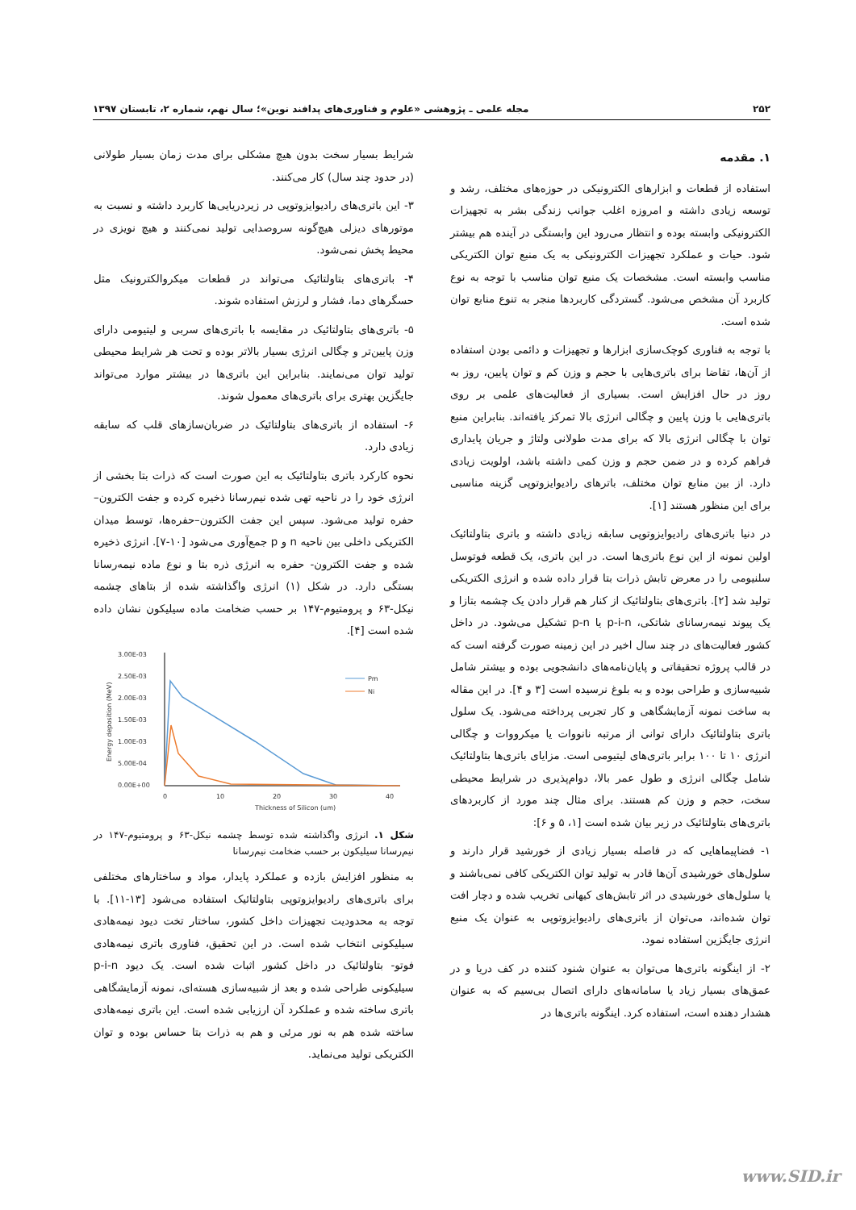۲۵۲ مجله علمی ـ پژوهشی «علوم و فناوری‌های پدافند نوین»؛ سال نهم، شماره ۲، تابستان ۱۳۹۷
۱. مقدمه
استفاده از قطعات و ابزارهای الکترونیکی در حوزه‌های مختلف، رشد و توسعه زیادی داشته و امروزه اغلب جوانب زندگی بشر به تجهیزات الکترونیکی وابسته بوده و انتظار می‌رود این وابستگی در آینده هم بیشتر شود. حیات و عملکرد تجهیزات الکترونیکی به یک منبع توان الکتریکی مناسب وابسته است. مشخصات یک منبع توان مناسب با توجه به نوع کاربرد آن مشخص می‌شود. گستردگی کاربردها منجر به تنوع منابع توان شده است.
با توجه به فناوری کوچک‌سازی ابزارها و تجهیزات و دائمی بودن استفاده از آن‌ها، تقاضا برای باتری‌هایی با حجم و وزن کم و توان پایین، روز به روز در حال افزایش است. بسیاری از فعالیت‌های علمی بر روی باتری‌هایی با وزن پایین و چگالی انرژی بالا تمرکز یافته‌اند. بنابراین منبع توان با چگالی انرژی بالا که برای مدت طولانی ولتاژ و جریان پایداری فراهم کرده و در ضمن حجم و وزن کمی داشته باشد، اولویت زیادی دارد. از بین منابع توان مختلف، باترهای رادیوایزوتوپی گزینه مناسبی برای این منظور هستند [۱].
در دنیا باتری‌های رادیوایزوتوپی سابقه زیادی داشته و باتری بتاولتائیک اولین نمونه از این نوع باتری‌ها است. در این باتری، یک قطعه فوتوسل سلنیومی را در معرض تابش ذرات بتا قرار داده شده و انرژی الکتریکی تولید شد [۲]. باتری‌های بتاولتائیک از کنار هم قرار دادن یک چشمه بتازا و یک پیوند نیمه‌رسانای شاتکی، p-i-n یا p-n تشکیل می‌شود. در داخل کشور فعالیت‌های در چند سال اخیر در این زمینه صورت گرفته است که در قالب پروژه تحقیقاتی و پایان‌نامه‌های دانشجویی بوده و بیشتر شامل شبیه‌سازی و طراحی بوده و به بلوغ نرسیده است [۳ و ۴]. در این مقاله به ساخت نمونه آزمایشگاهی و کار تجربی پرداخته می‌شود. یک سلول باتری بتاولتائیک دارای توانی از مرتبه نانووات یا میکرووات و چگالی انرژی ۱۰ تا ۱۰۰ برابر باتری‌های لیتیومی است. مزایای باتری‌ها بتاولتائیک شامل چگالی انرژی و طول عمر بالا، دوام‌پذیری در شرایط محیطی سخت، حجم و وزن کم هستند. برای مثال چند مورد از کاربردهای باتری‌های بتاولتائیک در زیر بیان شده است [۱، ۵ و ۶]:
۱- فضاپیماهایی که در فاصله بسیار زیادی از خورشید قرار دارند و سلول‌های خورشیدی آن‌ها قادر به تولید توان الکتریکی کافی نمی‌باشند و یا سلول‌های خورشیدی در اثر تابش‌های کیهانی تخریب شده و دچار افت توان شده‌اند، می‌توان از باتری‌های رادیوایزوتوپی به عنوان یک منبع انرژی جایگزین استفاده نمود.
۲- از اینگونه باتری‌ها می‌توان به عنوان شنود کننده در کف دریا و در عمق‌های بسیار زیاد یا سامانه‌های دارای اتصال بی‌سیم که به عنوان هشدار دهنده است، استفاده کرد. اینگونه باتری‌ها در
شرایط بسیار سخت بدون هیچ مشکلی برای مدت زمان بسیار طولانی (در حدود چند سال) کار می‌کنند.
۳- این باتری‌های رادیوایزوتوپی در زیردریایی‌ها کاربرد داشته و نسبت به موتورهای دیزلی هیچ‌گونه سروصدایی تولید نمی‌کنند و هیچ نویزی در محیط پخش نمی‌شود.
۴- باتری‌های بتاولتائیک می‌تواند در قطعات میکروالکترونیک مثل حسگرهای دما، فشار و لرزش استفاده شوند.
۵- باتری‌های بتاولتائیک در مقایسه با باتری‌های سربی و لیتیومی دارای وزن پایین‌تر و چگالی انرژی بسیار بالاتر بوده و تحت هر شرایط محیطی تولید توان می‌نمایند. بنابراین این باتری‌ها در بیشتر موارد می‌تواند جایگزین بهتری برای باتری‌های معمول شوند.
۶- استفاده از باتری‌های بتاولتائیک در ضربان‌سازهای قلب که سابقه زیادی دارد.
نحوه کارکرد باتری بتاولتائیک به این صورت است که ذرات بتا بخشی از انرژی خود را در ناحیه تهی شده نیم‌رسانا ذخیره کرده و جفت الکترون–حفره تولید می‌شود. سپس این جفت الکترون–حفره‌ها، توسط میدان الکتریکی داخلی بین ناحیه n و p جمع‌آوری می‌شود [۱۰-۷]. انرژی ذخیره شده و جفت الکترون- حفره به انرژی ذره بتا و نوع ماده نیمه‌رسانا بستگی دارد. در شکل (۱) انرژی واگذاشته شده از بتاهای چشمه نیکل-۶۳ و پرومتیوم-۱۴۷ بر حسب ضخامت ماده سیلیکون نشان داده شده است [۴].
3.00E-03
2.50E-03
2.00E-03
1.50E-03
1.00E-03
5.00E-04
0.00E+00
0
10
20
30
40
Thickness of Silicon (um)
Pm
Ni
Energy deposition (MeV)
شکل ۱. انرژی واگذاشته شده توسط چشمه نیکل-۶۳ و پرومتیوم-۱۴۷ در نیم‌رسانا سیلیکون بر حسب ضخامت نیم‌رسانا
به منظور افزایش بازده و عملکرد پایدار، مواد و ساختارهای مختلفی برای باتری‌های رادیوایزوتوپی بتاولتائیک استفاده می‌شود [۱۳-۱۱]. با توجه به محدودیت تجهیزات داخل کشور، ساختار تخت دیود نیمه‌هادی سیلیکونی انتخاب شده است. در این تحقیق، فناوری باتری نیمه‌هادی فوتو- بتاولتائیک در داخل کشور اثبات شده است. یک دیود p-i-n سیلیکونی طراحی شده و بعد از شبیه‌سازی هسته‌ای، نمونه آزمایشگاهی باتری ساخته شده و عملکرد آن ارزیابی شده است. این باتری نیمه‌هادی ساخته شده هم به نور مرئی و هم به ذرات بتا حساس بوده و توان الکتریکی تولید می‌نماید.
www.SID.ir